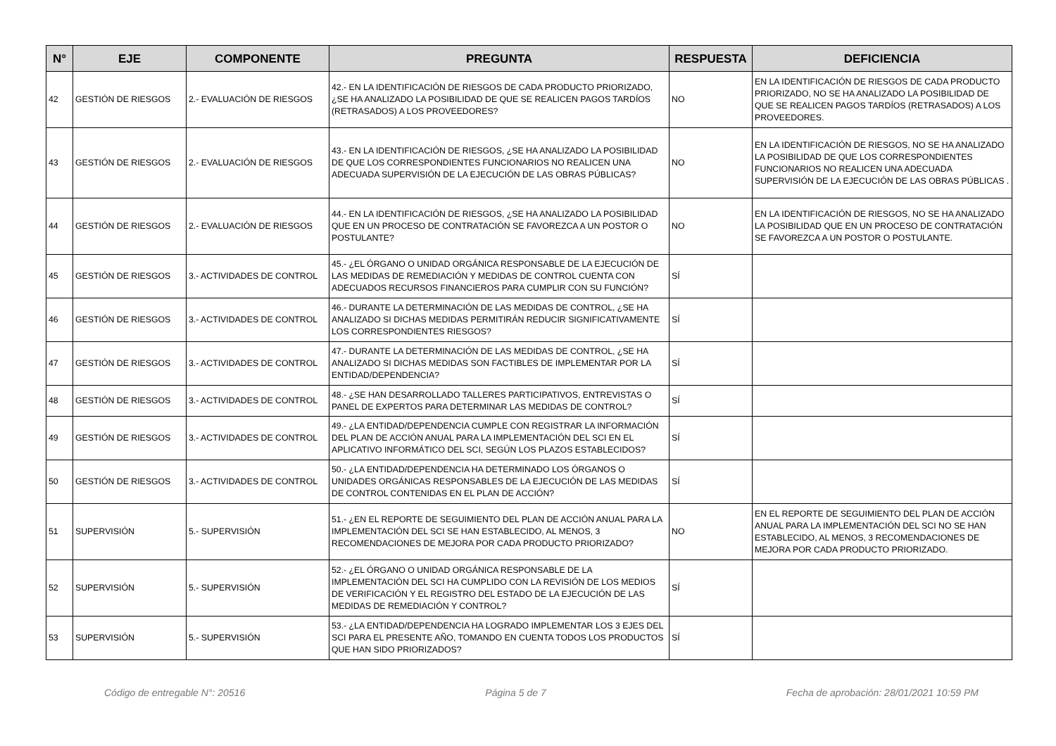| N° | EJE | COMPONENTE | PREGUNTA | RESPUESTA | DEFICIENCIA |
| --- | --- | --- | --- | --- | --- |
| 42 | GESTIÓN DE RIESGOS | 2.- EVALUACIÓN DE RIESGOS | 42.- EN LA IDENTIFICACIÓN DE RIESGOS DE CADA PRODUCTO PRIORIZADO, ¿SE HA ANALIZADO LA POSIBILIDAD DE QUE SE REALICEN PAGOS TARDÍOS (RETRASADOS) A LOS PROVEEDORES? | NO | EN LA IDENTIFICACIÓN DE RIESGOS DE CADA PRODUCTO PRIORIZADO, NO SE HA ANALIZADO LA POSIBILIDAD DE QUE SE REALICEN PAGOS TARDÍOS (RETRASADOS) A LOS PROVEEDORES. |
| 43 | GESTIÓN DE RIESGOS | 2.- EVALUACIÓN DE RIESGOS | 43.- EN LA IDENTIFICACIÓN DE RIESGOS, ¿SE HA ANALIZADO LA POSIBILIDAD DE QUE LOS CORRESPONDIENTES FUNCIONARIOS NO REALICEN UNA ADECUADA SUPERVISIÓN DE LA EJECUCIÓN DE LAS OBRAS PÚBLICAS? | NO | EN LA IDENTIFICACIÓN DE RIESGOS, NO SE HA ANALIZADO LA POSIBILIDAD DE QUE LOS CORRESPONDIENTES FUNCIONARIOS NO REALICEN UNA ADECUADA SUPERVISIÓN DE LA EJECUCIÓN DE LAS OBRAS PÚBLICAS . |
| 44 | GESTIÓN DE RIESGOS | 2.- EVALUACIÓN DE RIESGOS | 44.- EN LA IDENTIFICACIÓN DE RIESGOS, ¿SE HA ANALIZADO LA POSIBILIDAD QUE EN UN PROCESO DE CONTRATACIÓN SE FAVOREZCA A UN POSTOR O POSTULANTE? | NO | EN LA IDENTIFICACIÓN DE RIESGOS, NO SE HA ANALIZADO LA POSIBILIDAD QUE EN UN PROCESO DE CONTRATACIÓN SE FAVOREZCA A UN POSTOR O POSTULANTE. |
| 45 | GESTIÓN DE RIESGOS | 3.- ACTIVIDADES DE CONTROL | 45.- ¿EL ÓRGANO O UNIDAD ORGÁNICA RESPONSABLE DE LA EJECUCIÓN DE LAS MEDIDAS DE REMEDIACIÓN Y MEDIDAS DE CONTROL CUENTA CON ADECUADOS RECURSOS FINANCIEROS PARA CUMPLIR CON SU FUNCIÓN? | SÍ | |
| 46 | GESTIÓN DE RIESGOS | 3.- ACTIVIDADES DE CONTROL | 46.- DURANTE LA DETERMINACIÓN DE LAS MEDIDAS DE CONTROL, ¿SE HA ANALIZADO SI DICHAS MEDIDAS PERMITIRÁN REDUCIR SIGNIFICATIVAMENTE LOS CORRESPONDIENTES RIESGOS? | SÍ | |
| 47 | GESTIÓN DE RIESGOS | 3.- ACTIVIDADES DE CONTROL | 47.- DURANTE LA DETERMINACIÓN DE LAS MEDIDAS DE CONTROL, ¿SE HA ANALIZADO SI DICHAS MEDIDAS SON FACTIBLES DE IMPLEMENTAR POR LA ENTIDAD/DEPENDENCIA? | SÍ | |
| 48 | GESTIÓN DE RIESGOS | 3.- ACTIVIDADES DE CONTROL | 48.- ¿SE HAN DESARROLLADO TALLERES PARTICIPATIVOS, ENTREVISTAS O PANEL DE EXPERTOS PARA DETERMINAR LAS MEDIDAS DE CONTROL? | SÍ | |
| 49 | GESTIÓN DE RIESGOS | 3.- ACTIVIDADES DE CONTROL | 49.- ¿LA ENTIDAD/DEPENDENCIA CUMPLE CON REGISTRAR LA INFORMACIÓN DEL PLAN DE ACCIÓN ANUAL PARA LA IMPLEMENTACIÓN DEL SCI EN EL APLICATIVO INFORMÁTICO DEL SCI, SEGÚN LOS PLAZOS ESTABLECIDOS? | SÍ | |
| 50 | GESTIÓN DE RIESGOS | 3.- ACTIVIDADES DE CONTROL | 50.- ¿LA ENTIDAD/DEPENDENCIA HA DETERMINADO LOS ÓRGANOS O UNIDADES ORGÁNICAS RESPONSABLES DE LA EJECUCIÓN DE LAS MEDIDAS DE CONTROL CONTENIDAS EN EL PLAN DE ACCIÓN? | SÍ | |
| 51 | SUPERVISIÓN | 5.- SUPERVISIÓN | 51.- ¿EN EL REPORTE DE SEGUIMIENTO DEL PLAN DE ACCIÓN ANUAL PARA LA IMPLEMENTACIÓN DEL SCI SE HAN ESTABLECIDO, AL MENOS, 3 RECOMENDACIONES DE MEJORA POR CADA PRODUCTO PRIORIZADO? | NO | EN EL REPORTE DE SEGUIMIENTO DEL PLAN DE ACCIÓN ANUAL PARA LA IMPLEMENTACIÓN DEL SCI NO SE HAN ESTABLECIDO, AL MENOS, 3 RECOMENDACIONES DE MEJORA POR CADA PRODUCTO PRIORIZADO. |
| 52 | SUPERVISIÓN | 5.- SUPERVISIÓN | 52.- ¿EL ÓRGANO O UNIDAD ORGÁNICA RESPONSABLE DE LA IMPLEMENTACIÓN DEL SCI HA CUMPLIDO CON LA REVISIÓN DE LOS MEDIOS DE VERIFICACIÓN Y EL REGISTRO DEL ESTADO DE LA EJECUCIÓN DE LAS MEDIDAS DE REMEDIACIÓN Y CONTROL? | SÍ | |
| 53 | SUPERVISIÓN | 5.- SUPERVISIÓN | 53.- ¿LA ENTIDAD/DEPENDENCIA HA LOGRADO IMPLEMENTAR LOS 3 EJES DEL SCI PARA EL PRESENTE AÑO, TOMANDO EN CUENTA TODOS LOS PRODUCTOS QUE HAN SIDO PRIORIZADOS? | SÍ | |
Código de entregable N°: 20516 Página 5 de 7 Fecha de aprobación: 28/01/2021 10:59 PM